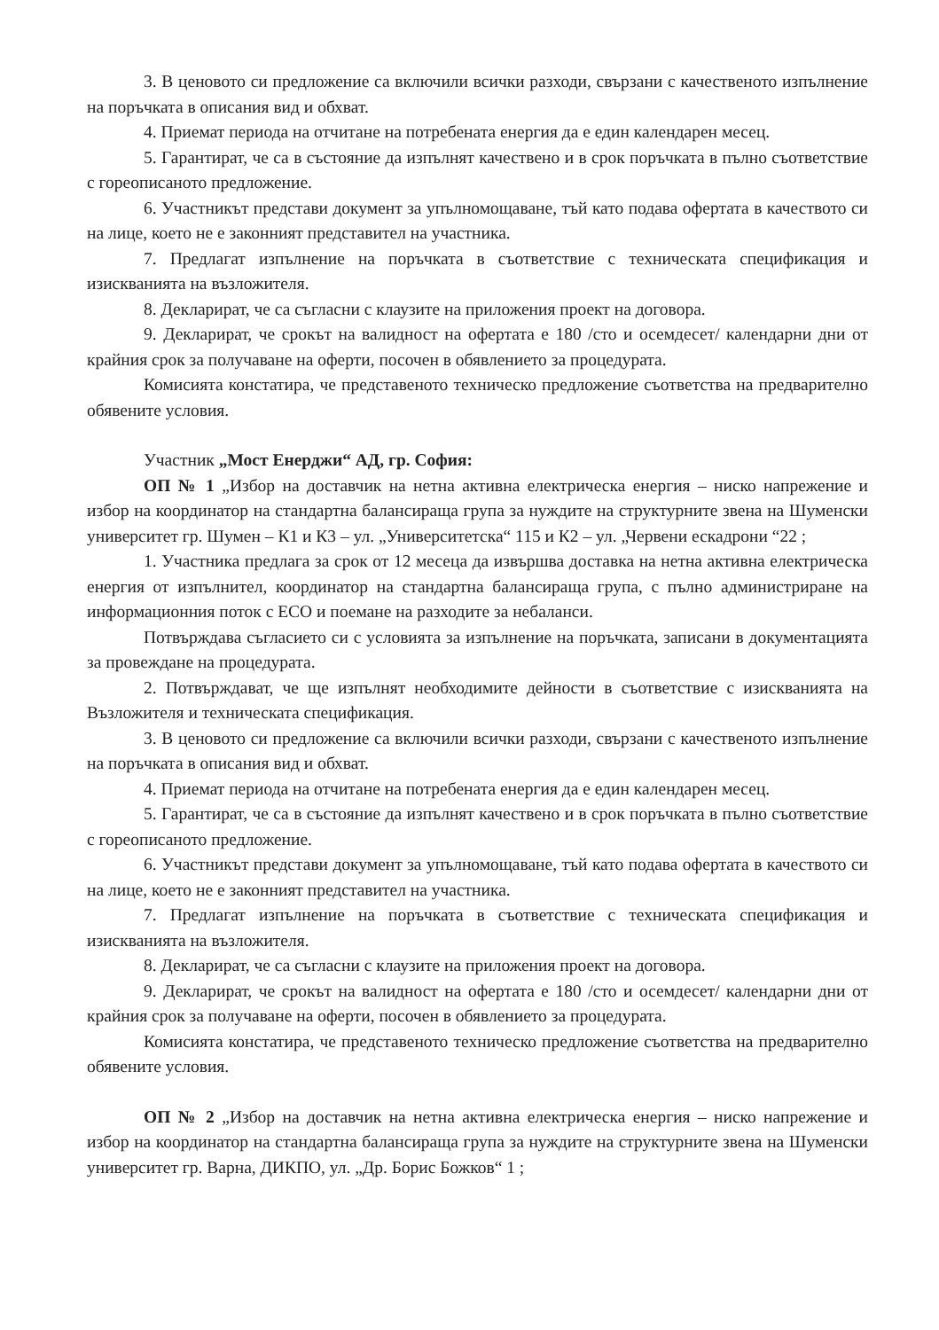3. В ценовото си предложение са включили всички разходи, свързани с качественото изпълнение на поръчката в описания вид и обхват.
4. Приемат периода на отчитане на потребената енергия да е един календарен месец.
5. Гарантират, че са в състояние да изпълнят качествено и в срок поръчката в пълно съответствие с гореописаното предложение.
6. Участникът представи документ за упълномощаване, тъй като подава офертата в качеството си на лице, което не е законният представител на участника.
7. Предлагат изпълнение на поръчката в съответствие с техническата спецификация и изискванията на възложителя.
8. Декларират, че са съгласни с клаузите на приложения проект на договора.
9. Декларират, че срокът на валидност на офертата е 180 /сто и осемдесет/ календарни дни от крайния срок за получаване на оферти, посочен в обявлението за процедурата.
Комисията констатира, че представеното техническо предложение съответства на предварително обявените условия.
Участник „Мост Енерджи“ АД, гр. София:
ОП № 1 „Избор на доставчик на нетна активна електрическа енергия – ниско напрежение и избор на координатор на стандартна балансираща група за нуждите на структурните звена на Шуменски университет гр. Шумен – К1 и К3 – ул. „Университетска“ 115 и К2 – ул. „Червени ескадрони “22 ;
1. Участника предлага за срок от 12 месеца да извършва доставка на нетна активна електрическа енергия от изпълнител, координатор на стандартна балансираща група, с пълно администриране на информационния поток с ЕСО и поемане на разходите за небаланси.
Потвърждава съгласието си с условията за изпълнение на поръчката, записани в документацията за провеждане на процедурата.
2. Потвърждават, че ще изпълнят необходимите дейности в съответствие с изискванията на Възложителя и техническата спецификация.
3. В ценовото си предложение са включили всички разходи, свързани с качественото изпълнение на поръчката в описания вид и обхват.
4. Приемат периода на отчитане на потребената енергия да е един календарен месец.
5. Гарантират, че са в състояние да изпълнят качествено и в срок поръчката в пълно съответствие с гореописаното предложение.
6. Участникът представи документ за упълномощаване, тъй като подава офертата в качеството си на лице, което не е законният представител на участника.
7. Предлагат изпълнение на поръчката в съответствие с техническата спецификация и изискванията на възложителя.
8. Декларират, че са съгласни с клаузите на приложения проект на договора.
9. Декларират, че срокът на валидност на офертата е 180 /сто и осемдесет/ календарни дни от крайния срок за получаване на оферти, посочен в обявлението за процедурата.
Комисията констатира, че представеното техническо предложение съответства на предварително обявените условия.
ОП № 2 „Избор на доставчик на нетна активна електрическа енергия – ниско напрежение и избор на координатор на стандартна балансираща група за нуждите на структурните звена на Шуменски университет гр. Варна, ДИКПО, ул. „Др. Борис Божков“ 1 ;